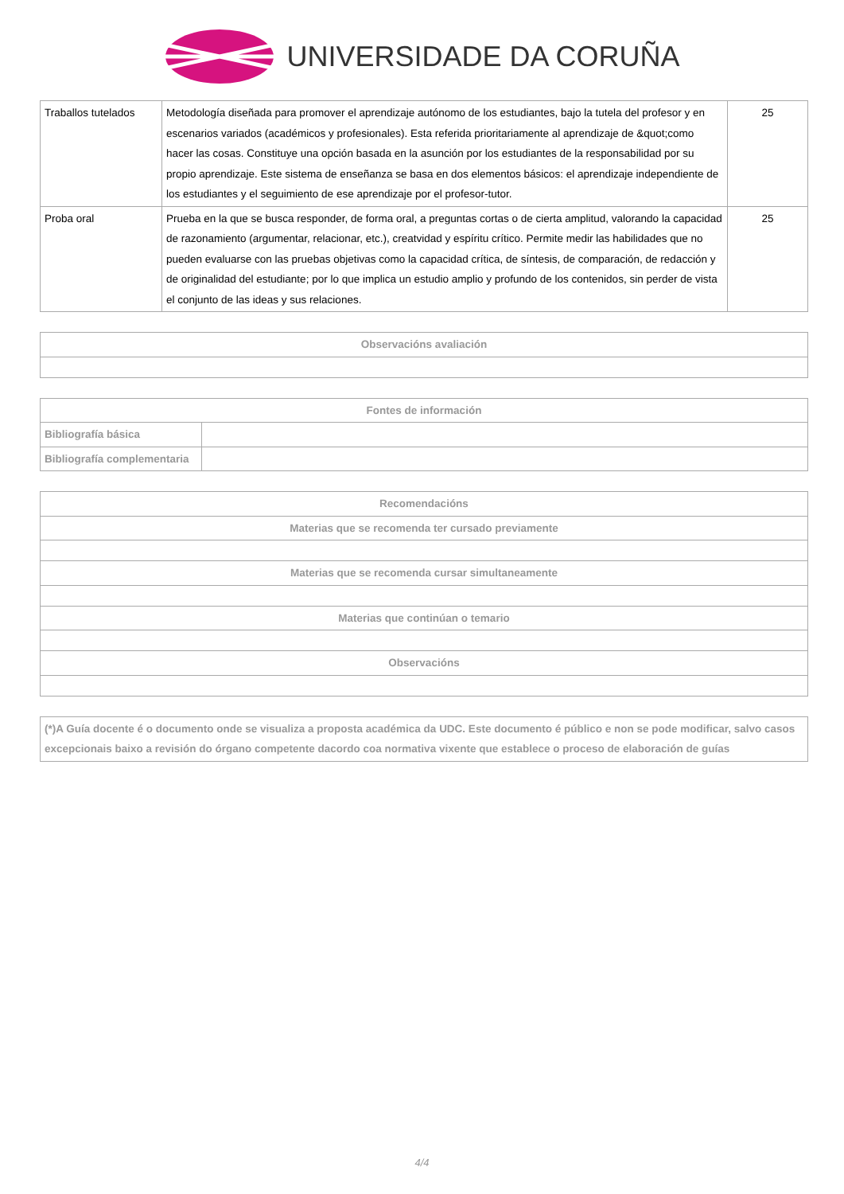UNIVERSIDADE DA CORUÑA
| Traballos tutelados | Metodología diseñada para promover el aprendizaje autónomo de los estudiantes, bajo la tutela del profesor y en escenarios variados (académicos y profesionales). Esta referida prioritariamente al aprendizaje de &quot;como hacer las cosas. Constituye una opción basada en la asunción por los estudiantes de la responsabilidad por su propio aprendizaje. Este sistema de enseñanza se basa en dos elementos básicos: el aprendizaje independiente de los estudiantes y el seguimiento de ese aprendizaje por el profesor-tutor. | 25 |
| Proba oral | Prueba en la que se busca responder, de forma oral, a preguntas cortas o de cierta amplitud, valorando la capacidad de razonamiento (argumentar, relacionar, etc.), creatvidad y espíritu crítico. Permite medir las habilidades que no pueden evaluarse con las pruebas objetivas como la capacidad crítica, de síntesis, de comparación, de redacción y de originalidad del estudiante; por lo que implica un estudio amplio y profundo de los contenidos, sin perder de vista el conjunto de las ideas y sus relaciones. | 25 |
| Observacións avaliación |
| --- |
| Fontes de información | |
| --- | --- |
| Bibliografía básica | |
| Bibliografía complementaria | |
| Recomendacións |
| --- |
| Materias que se recomenda ter cursado previamente |
| Materias que se recomenda cursar simultaneamente |
| Materias que continúan o temario |
| Observacións |
| (*)A Guía docente é o documento onde se visualiza a proposta académica da UDC. Este documento é público e non se pode modificar, salvo casos excepcionais baixo a revisión do órgano competente dacordo coa normativa vixente que establece o proceso de elaboración de guías |
4/4